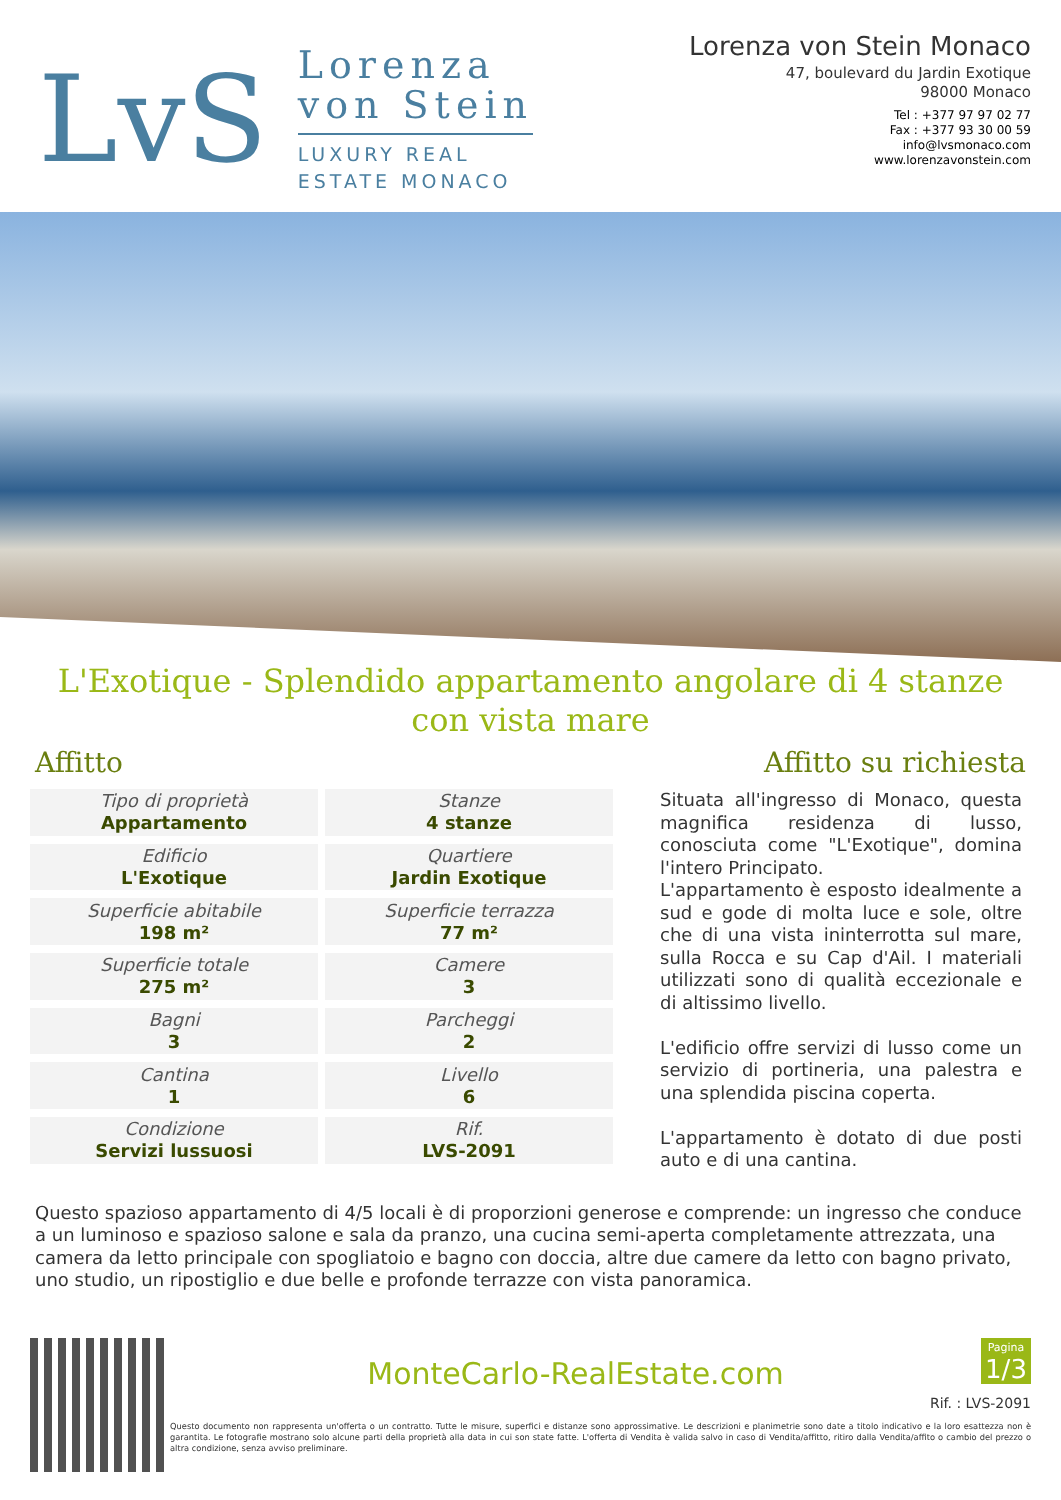LvS
Lorenza
von Stein
LUXURY REAL
ESTATE MONACO
Lorenza von Stein Monaco
47, boulevard du Jardin Exotique
98000 Monaco
Tel : +377 97 97 02 77
Fax : +377 93 30 00 59
info@lvsmonaco.com
www.lorenzavonstein.com
L'Exotique - Splendido appartamento angolare di 4 stanze con vista mare
Affitto Affitto su richiesta
| Tipo di proprietà Appartamento | Stanze 4 stanze |
| Edificio L'Exotique | Quartiere Jardin Exotique |
| Superficie abitabile 198 m² | Superficie terrazza 77 m² |
| Superficie totale 275 m² | Camere 3 |
| Bagni 3 | Parcheggi 2 |
| Cantina 1 | Livello 6 |
| Condizione Servizi lussuosi | Rif. LVS-2091 |
Situata all'ingresso di Monaco, questa magnifica residenza di lusso, conosciuta come "L'Exotique", domina l'intero Principato.
L'appartamento è esposto idealmente a sud e gode di molta luce e sole, oltre che di una vista ininterrotta sul mare, sulla Rocca e su Cap d'Ail. I materiali utilizzati sono di qualità eccezionale e di altissimo livello.
L'edificio offre servizi di lusso come un servizio di portineria, una palestra e una splendida piscina coperta.
L'appartamento è dotato di due posti auto e di una cantina.
Questo spazioso appartamento di 4/5 locali è di proporzioni generose e comprende: un ingresso che conduce a un luminoso e spazioso salone e sala da pranzo, una cucina semi-aperta completamente attrezzata, una camera da letto principale con spogliatoio e bagno con doccia, altre due camere da letto con bagno privato, uno studio, un ripostiglio e due belle e profonde terrazze con vista panoramica.
Pagina
1/3
MonteCarlo-RealEstate.com
Rif. : LVS-2091
Questo documento non rappresenta un'offerta o un contratto. Tutte le misure, superfici e distanze sono approssimative. Le descrizioni e planimetrie sono date a titolo indicativo e la loro esattezza non è garantita. Le fotografie mostrano solo alcune parti della proprietà alla data in cui son state fatte. L'offerta di Vendita è valida salvo in caso di Vendita/affitto, ritiro dalla Vendita/affito o cambio del prezzo o altra condizione, senza avviso preliminare.